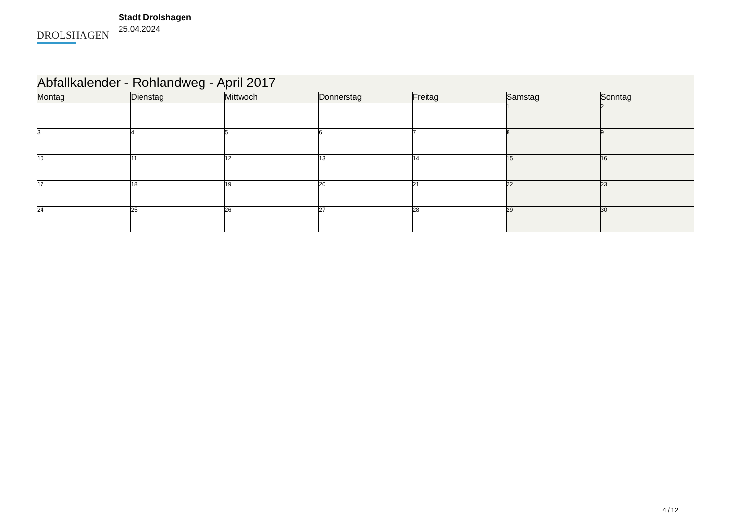DROLSHAGEN
Stadt Drolshagen
25.04.2024
| Abfallkalender - Rohlandweg - April 2017 | | | | | | |
| Montag | Dienstag | Mittwoch | Donnerstag | Freitag | Samstag | Sonntag |
| | | | | | 1 | 2 |
| 3 | 4 | 5 | 6 | 7 | 8 | 9 |
| 10 | 11 | 12 | 13 | 14 | 15 | 16 |
| 17 | 18 | 19 | 20 | 21 | 22 | 23 |
| 24 | 25 | 26 | 27 | 28 | 29 | 30 |
4 / 12